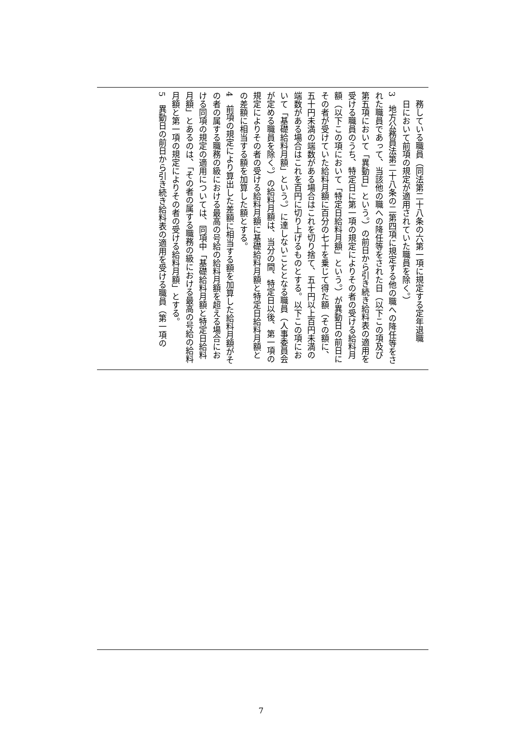務している職員（同法第二十八条の六第一項に規定する定年退職
　日において前項の規定が適用されていた職員を除く。）
3　地方公務員法第二十八条の二第四項に規定する他の職への降任等をされた職員であって、当該他の職への降任等をされた日（以下この項及び第五項において「異動日」という。）の前日から引き続き給料表の適用を受ける職員のうち、特定日に第一項の規定によりその者の受ける給料月額（以下この項において「特定日給料月額」という。）が異動日の前日にその者が受けていた給料月額に百分の七十を乗じて得た額（その額に、五十円未満の端数がある場合はこれを切り捨て、五十円以上百円未満の端数がある場合はこれを百円に切り上げるものとする。以下この項において「基礎給料月額」という。）に達しないこととなる職員（人事委員会が定める職員を除く。）の給料月額は、当分の間、特定日以後、第一項の規定によりその者の受ける給料月額に基礎給料月額と特定日給料月額との差額に相当する額を加算した額とする。
4　前項の規定により算出した差額に相当する額を加算した給料月額がその者の属する職務の級における最高の号給の給料月額を超える場合における同項の規定の適用については、同項中「基礎給料月額と特定日給料月額」とあるのは、「その者の属する職務の級における最高の号給の給料月額と第一項の規定によりその者の受ける給料月額」とする。
5　異動日の前日から引き続き給料表の適用を受ける職員（第一項の
7